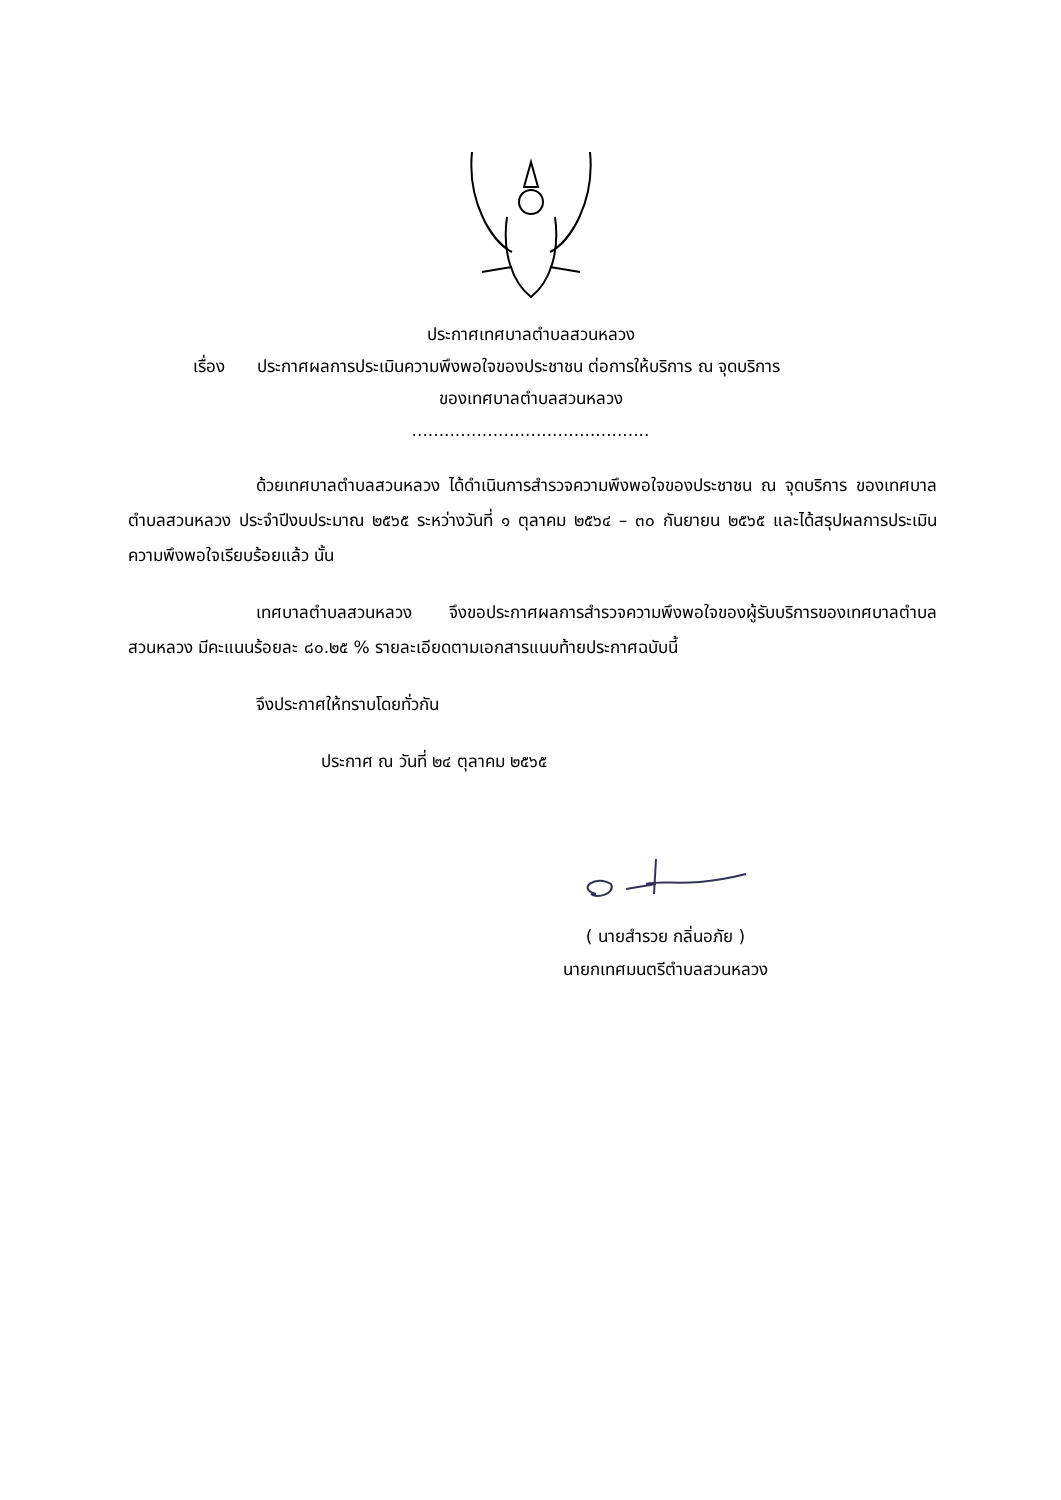ประกาศเทศบาลตำบลสวนหลวง
เรื่อง ประกาศผลการประเมินความพึงพอใจของประชาชน ต่อการให้บริการ ณ จุดบริการ
ของเทศบาลตำบลสวนหลวง
............................................
ด้วยเทศบาลตำบลสวนหลวง ได้ดำเนินการสำรวจความพึงพอใจของประชาชน ณ จุดบริการ ของเทศบาลตำบลสวนหลวง ประจำปีงบประมาณ ๒๕๖๕ ระหว่างวันที่ ๑ ตุลาคม ๒๕๖๔ – ๓๐ กันยายน ๒๕๖๕ และได้สรุปผลการประเมินความพึงพอใจเรียบร้อยแล้ว นั้น
เทศบาลตำบลสวนหลวง จึงขอประกาศผลการสำรวจความพึงพอใจของผู้รับบริการของเทศบาลตำบลสวนหลวง มีคะแนนร้อยละ ๘๐.๒๕ % รายละเอียดตามเอกสารแนบท้ายประกาศฉบับนี้
จึงประกาศให้ทราบโดยทั่วกัน
ประกาศ ณ วันที่ ๒๔ ตุลาคม ๒๕๖๕
( นายสำรวย กลิ่นอภัย )
นายกเทศมนตรีตำบลสวนหลวง